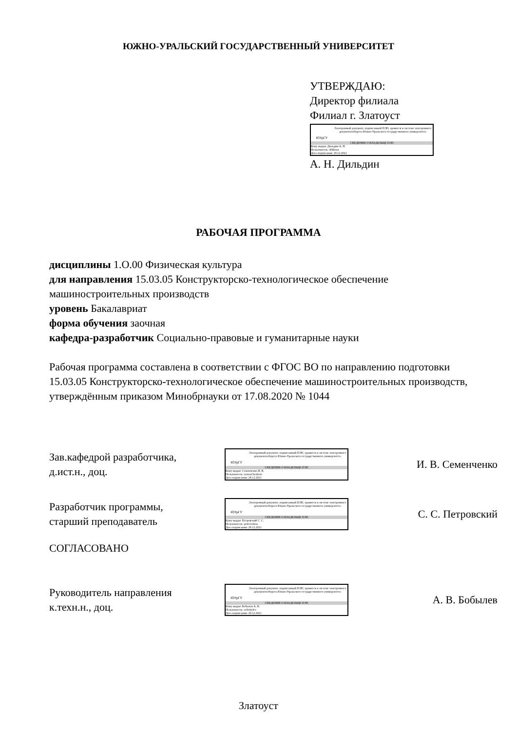ЮЖНО-УРАЛЬСКИЙ ГОСУДАРСТВЕННЫЙ УНИВЕРСИТЕТ
УТВЕРЖДАЮ:
Директор филиала
Филиал г. Златоуст
ЮУрГУ
Электронный документ, подписанный ПЭП, хранится в системе электронного документооборота Южно-Уральского государственного университета
СВЕДЕНИЯ О ВЛАДЕЛЬЦЕ ПЭП
Кому выдан: Дильдин А. Н.
Пользователь: dildinan
Дата подписания: 29.12.2021
А. Н. Дильдин
РАБОЧАЯ ПРОГРАММА
дисциплины 1.О.00 Физическая культура
для направления 15.03.05 Конструкторско-технологическое обеспечение машиностроительных производств
уровень Бакалавриат
форма обучения заочная
кафедра-разработчик Социально-правовые и гуманитарные науки
Рабочая программа составлена в соответствии с ФГОС ВО по направлению подготовки 15.03.05 Конструкторско-технологическое обеспечение машиностроительных производств, утверждённым приказом Минобрнауки от 17.08.2020 № 1044
Зав.кафедрой разработчика,
д.ист.н., доц.
ЮУрГУ
Электронный документ, подписанный ПЭП, хранится в системе электронного документооборота Южно-Уральского государственного университета
СВЕДЕНИЯ О ВЛАДЕЛЬЦЕ ПЭП
Кому выдан: Семенченко И. В.
Пользователь: semenchenkoiv
Дата подписания: 28.12.2021
И. В. Семенченко
Разработчик программы,
старший преподаватель
ЮУрГУ
Электронный документ, подписанный ПЭП, хранится в системе электронного документооборота Южно-Уральского государственного университета
СВЕДЕНИЯ О ВЛАДЕЛЬЦЕ ПЭП
Кому выдан: Петровский С. С.
Пользователь: petrovskiiss
Дата подписания: 28.12.2021
С. С. Петровский
СОГЛАСОВАНО
Руководитель направления
к.техн.н., доц.
ЮУрГУ
Электронный документ, подписанный ПЭП, хранится в системе электронного документооборота Южно-Уральского государственного университета
СВЕДЕНИЯ О ВЛАДЕЛЬЦЕ ПЭП
Кому выдан: Бобылев А. В.
Пользователь: avbobylev
Дата подписания: 29.12.2021
А. В. Бобылев
Златоуст